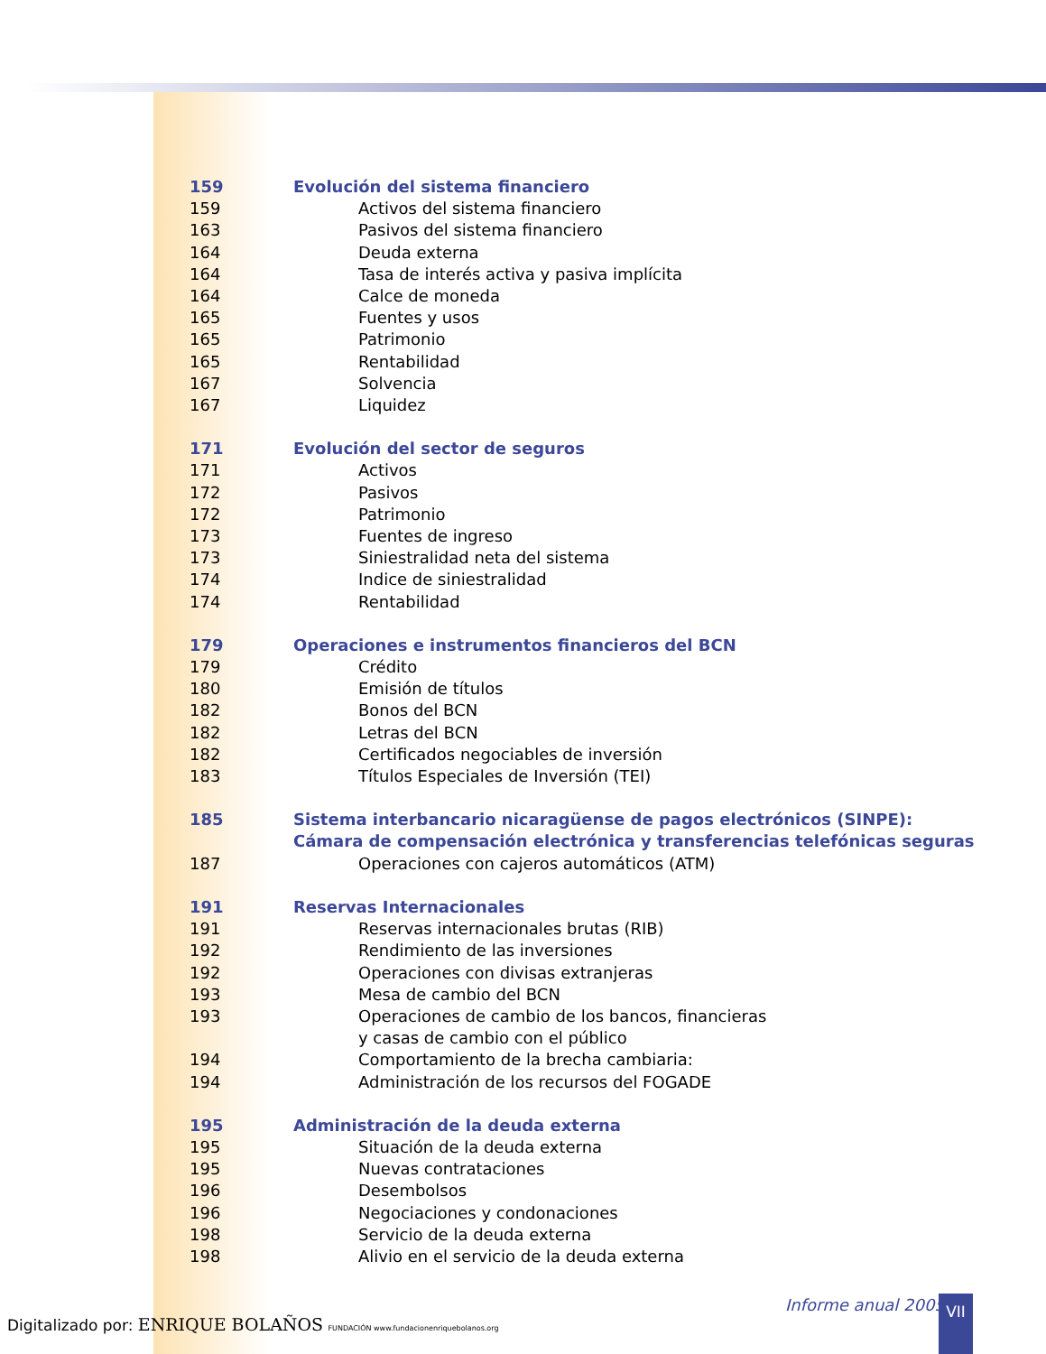159 Evolución del sistema financiero
159 Activos del sistema financiero
163 Pasivos del sistema financiero
164 Deuda externa
164 Tasa de interés activa y pasiva implícita
164 Calce de moneda
165 Fuentes y usos
165 Patrimonio
165 Rentabilidad
167 Solvencia
167 Liquidez
171 Evolución del sector de seguros
171 Activos
172 Pasivos
172 Patrimonio
173 Fuentes de ingreso
173 Siniestralidad neta del sistema
174 Indice de siniestralidad
174 Rentabilidad
179 Operaciones e instrumentos financieros del BCN
179 Crédito
180 Emisión de títulos
182 Bonos del BCN
182 Letras del BCN
182 Certificados negociables de inversión
183 Títulos Especiales de Inversión (TEI)
185 Sistema interbancario nicaragüense de pagos electrónicos (SINPE):
Cámara de compensación electrónica y transferencias telefónicas seguras
187 Operaciones con cajeros automáticos (ATM)
191 Reservas Internacionales
191 Reservas internacionales brutas (RIB)
192 Rendimiento de las inversiones
192 Operaciones con divisas extranjeras
193 Mesa de cambio del BCN
193 Operaciones de cambio de los bancos, financieras
y casas de cambio con el público
194 Comportamiento de la brecha cambiaria:
194 Administración de los recursos del FOGADE
195 Administración de la deuda externa
195 Situación de la deuda externa
195 Nuevas contrataciones
196 Desembolsos
196 Negociaciones y condonaciones
198 Servicio de la deuda externa
198 Alivio en el servicio de la deuda externa
Digitalizado por: ENRIQUE BOLAÑOS FUNDACIÓN www.fundacionenriquebolanos.org
Informe anual 2005 VII